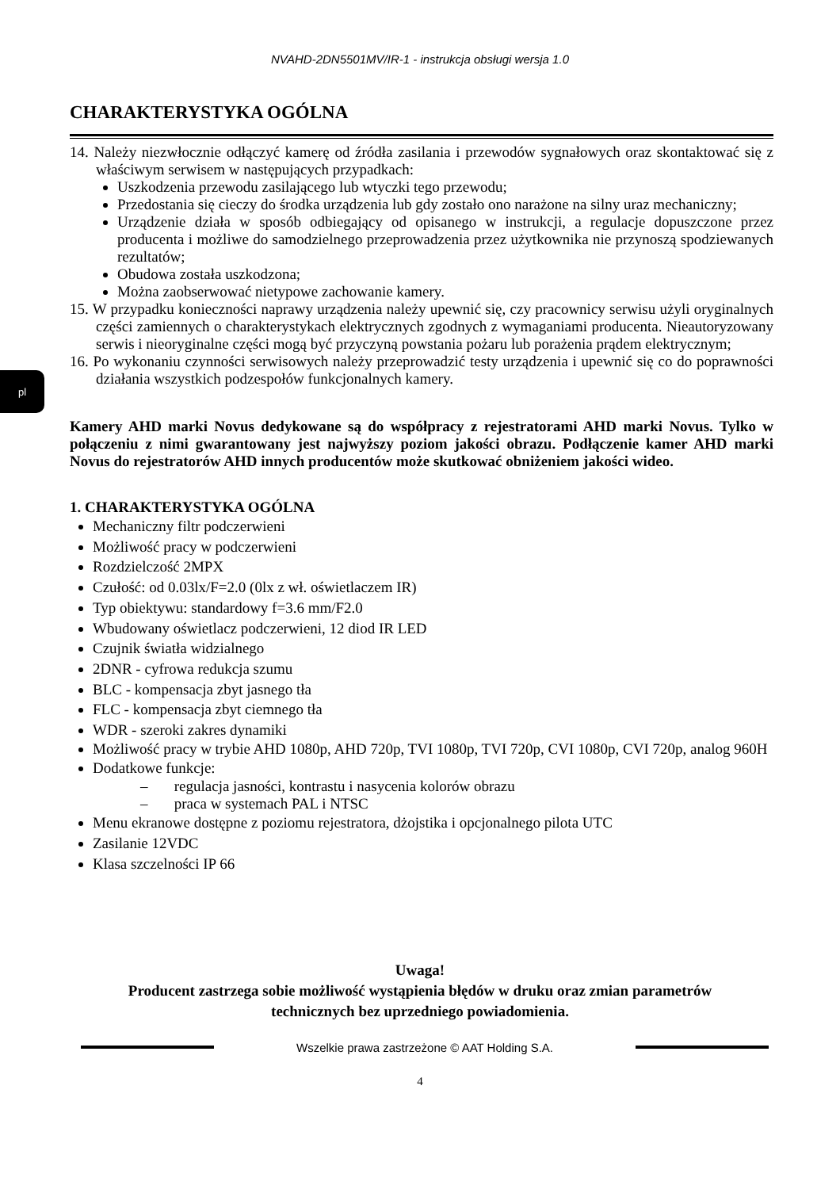NVAHD-2DN5501MV/IR-1 - instrukcja obsługi wersja 1.0
pl
CHARAKTERYSTYKA OGÓLNA
14. Należy niezwłocznie odłączyć kamerę od źródła zasilania i przewodów sygnałowych oraz skontaktować się z właściwym serwisem w następujących przypadkach:
Uszkodzenia przewodu zasilającego lub wtyczki tego przewodu;
Przedostania się cieczy do środka urządzenia lub gdy zostało ono narażone na silny uraz mechaniczny;
Urządzenie działa w sposób odbiegający od opisanego w instrukcji, a regulacje dopuszczone przez producenta i możliwe do samodzielnego przeprowadzenia przez użytkownika nie przynoszą spodziewanych rezultatów;
Obudowa została uszkodzona;
Można zaobserwować nietypowe zachowanie kamery.
15. W przypadku konieczności naprawy urządzenia należy upewnić się, czy pracownicy serwisu użyli oryginalnych części zamiennych o charakterystykach elektrycznych zgodnych z wymaganiami producenta. Nieautoryzowany serwis i nieoryginalne części mogą być przyczyną powstania pożaru lub porażenia prądem elektrycznym;
16. Po wykonaniu czynności serwisowych należy przeprowadzić testy urządzenia i upewnić się co do poprawności działania wszystkich podzespołów funkcjonalnych kamery.
Kamery AHD marki Novus dedykowane są do współpracy z rejestratorami AHD marki Novus. Tylko w połączeniu z nimi gwarantowany jest najwyższy poziom jakości obrazu. Podłączenie kamer AHD marki Novus do rejestratorów AHD innych producentów może skutkować obniżeniem jakości wideo.
1. CHARAKTERYSTYKA OGÓLNA
Mechaniczny filtr podczerwieni
Możliwość pracy w podczerwieni
Rozdzielczość 2MPX
Czułość: od 0.03lx/F=2.0 (0lx z wł. oświetlaczem IR)
Typ obiektywu: standardowy f=3.6 mm/F2.0
Wbudowany oświetlacz podczerwieni, 12 diod IR LED
Czujnik światła widzialnego
2DNR - cyfrowa redukcja szumu
BLC - kompensacja zbyt jasnego tła
FLC - kompensacja zbyt ciemnego tła
WDR - szeroki zakres dynamiki
Możliwość pracy w trybie AHD 1080p, AHD 720p, TVI 1080p, TVI 720p, CVI 1080p, CVI 720p, analog 960H
Dodatkowe funkcje:
– regulacja jasności, kontrastu i nasycenia kolorów obrazu
– praca w systemach PAL i NTSC
Menu ekranowe dostępne z poziomu rejestratora, dżojstika i opcjonalnego pilota UTC
Zasilanie 12VDC
Klasa szczelności IP 66
Uwaga!
Producent zastrzega sobie możliwość wystąpienia błędów w druku oraz zmian parametrów
technicznych bez uprzedniego powiadomienia.
Wszelkie prawa zastrzeżone © AAT Holding S.A.
4